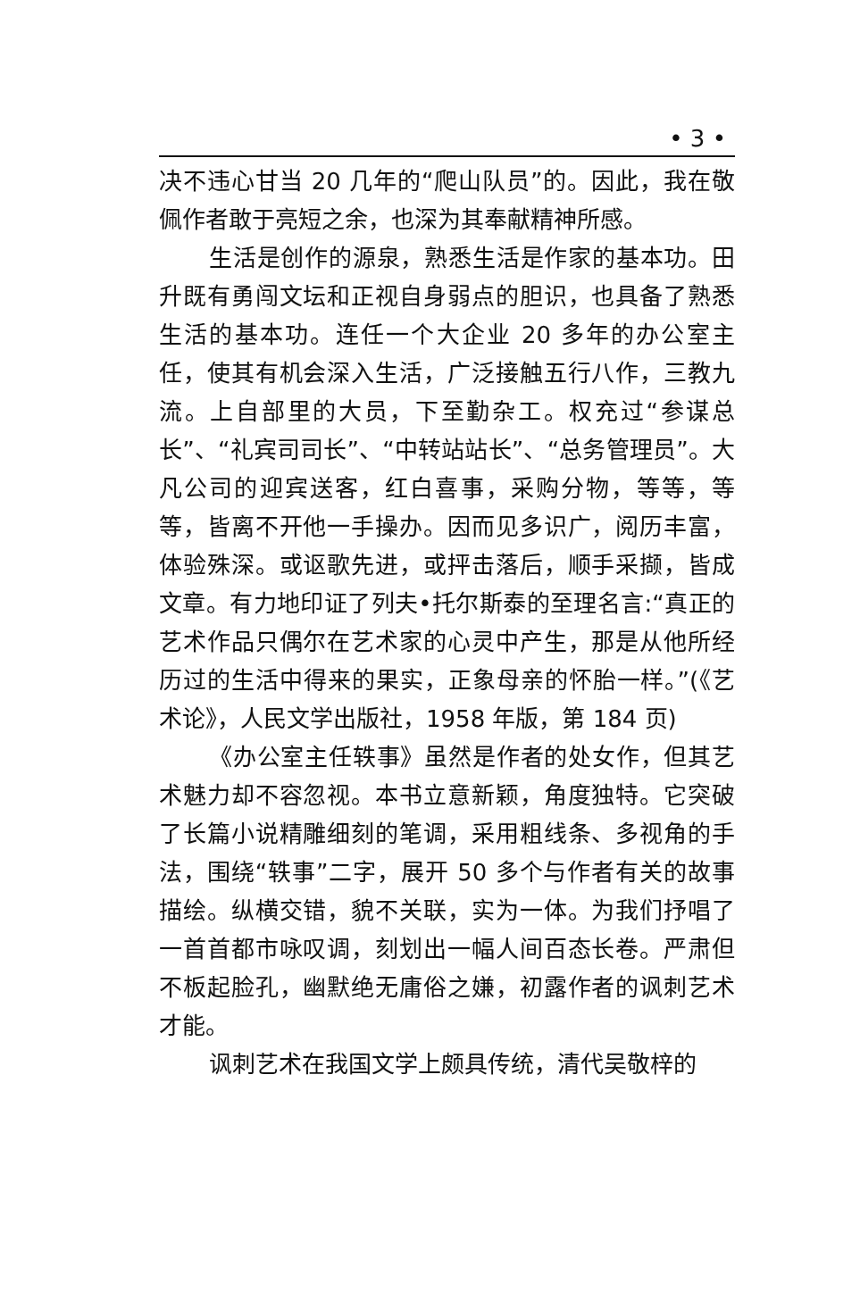• 3 •
决不违心甘当 20 几年的“爬山队员”的。因此，我在敬佩作者敢于亮短之余，也深为其奉献精神所感。
生活是创作的源泉，熟悉生活是作家的基本功。田升既有勇闯文坛和正视自身弱点的胆识，也具备了熟悉生活的基本功。连任一个大企业 20 多年的办公室主任，使其有机会深入生活，广泛接触五行八作，三教九流。上自部里的大员，下至勤杂工。权充过“参谋总长”、“礼宾司司长”、“中转站站长”、“总务管理员”。大凡公司的迎宾送客，红白喜事，采购分物，等等，等等，皆离不开他一手操办。因而见多识广，阅历丰富，体验殊深。或讴歌先进，或抨击落后，顺手采撷，皆成文章。有力地印证了列夫•托尔斯泰的至理名言:“真正的艺术作品只偶尔在艺术家的心灵中产生，那是从他所经历过的生活中得来的果实，正象母亲的怀胎一样。”(《艺术论》，人民文学出版社，1958 年版，第 184 页)
《办公室主任轶事》虽然是作者的处女作，但其艺术魅力却不容忽视。本书立意新颖，角度独特。它突破了长篇小说精雕细刻的笔调，采用粗线条、多视角的手法，围绕“轶事”二字，展开 50 多个与作者有关的故事描绘。纵横交错，貌不关联，实为一体。为我们抒唱了一首首都市咏叹调，刻划出一幅人间百态长卷。严肃但不板起脸孔，幽默绝无庸俗之嫌，初露作者的讽刺艺术才能。
讽刺艺术在我国文学上颇具传统，清代吴敬梓的